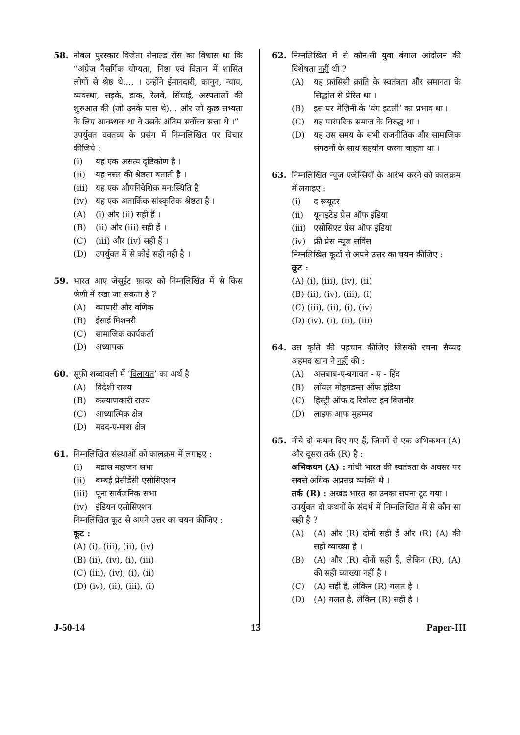58. नोबल पुरस्कार विजेता रोनाल्ड रॉस का विश्वास था कि “अंग्रेज नैसर्गिक योग्यता, निष्ठा एवं विज्ञान में शासित लोगों से श्रेष्ठ थे.... । उन्होंने ईमानदारी, कानून, न्याय, व्यवस्था, सड़के, डाक, रेलवे, सिंचाई, अस्पतालों की शुरुआत की (जो उनके पास थे)... और जो कुछ सभ्यता के लिए आवश्यक था वे उसके अंतिम सर्वोच्च सत्ता थे ।”
उपर्युक्त वक्तव्य के प्रसंग में निम्नलिखित पर विचार कीजिये :
(i) यह एक असत्य दृष्टिकोण है ।
(ii) यह नस्ल की श्रेष्ठता बताती है ।
(iii) यह एक औपनिवेशिक मन:स्थिति है
(iv) यह एक अतार्किक सांस्कृतिक श्रेष्ठता है ।
(A) (i) और (ii) सही हैं ।
(B) (ii) और (iii) सही हैं ।
(C) (iii) और (iv) सही हैं ।
(D) उपर्युक्त में से कोई सही नही है ।
59. भारत आए जेसूईट फ़ादर को निम्नलिखित में से किस श्रेणी में रखा जा सकता है ?
(A) व्यापारी और वणिक
(B) ईसाई मिशनरी
(C) सामाजिक कार्यकर्ता
(D) अध्यापक
60. सूफ़ी शब्दावली में ‘विलायत’ का अर्थ है
(A) विदेशी राज्य
(B) कल्याणकारी राज्य
(C) आध्यात्मिक क्षेत्र
(D) मदद-ए-माश क्षेत्र
61. निम्नलिखित संस्थाओं को कालक्रम में लगाइए :
(i) मद्रास महाजन सभा
(ii) बम्बई प्रेसीडेंसी एसोसिएशन
(iii) पूना सार्वजनिक सभा
(iv) इंडियन एसोसिएशन
निम्नलिखित कूट से अपने उत्तर का चयन कीजिए :
कूट :
(A) (i), (iii), (ii), (iv)
(B) (ii), (iv), (i), (iii)
(C) (iii), (iv), (i), (ii)
(D) (iv), (ii), (iii), (i)
62. निम्नलिखित में से कौन-सी युवा बंगाल आंदोलन की विशेषता नहीं थी ?
(A) यह फ्रांसिसी क्रांति के स्वतंत्रता और समानता के सिद्धांत से प्रेरित था ।
(B) इस पर मेज़िनी के ‘यंग इटली’ का प्रभाव था ।
(C) यह पारंपरिक समाज के विरुद्ध था ।
(D) यह उस समय के सभी राजनीतिक और सामाजिक संगठनों के साथ सहयोग करना चाहता था ।
63. निम्नलिखित न्यूज एजेन्सियों के आरंभ करने को कालक्रम में लगाइए :
(i) द रूयूटर
(ii) यूनाइटेड प्रेस ऑफ इंडिया
(iii) एसोसिएट प्रेस ऑफ इंडिया
(iv) फ्री प्रेस न्यूज सर्विस
निम्नलिखित कूटों से अपने उत्तर का चयन कीजिए :
कूट :
(A) (i), (iii), (iv), (ii)
(B) (ii), (iv), (iii), (i)
(C) (iii), (ii), (i), (iv)
(D) (iv), (i), (ii), (iii)
64. उस कृति की पहचान कीजिए जिसकी रचना सैय्यद अहमद खान ने नहीं की :
(A) असबाब-ए-बगावत - ए - हिंद
(B) लॉयल मोहमडन्स ऑफ इंडिया
(C) हिस्ट्री ऑफ द रिवोल्ट इन बिजनौर
(D) लाइफ आफ मुहम्मद
65. नीचे दो कथन दिए गए हैं, जिनमें से एक अभिकथन (A) और दूसरा तर्क (R) है :
अभिकथन (A) : गांधी भारत की स्वतंत्रता के अवसर पर सबसे अधिक अप्रसन्न व्यक्ति थे ।
तर्क (R) : अखंड भारत का उनका सपना टूट गया ।
उपर्युक्त दो कथनों के संदर्भ में निम्नलिखित में से कौन सा सही है ?
(A) (A) और (R) दोनों सही हैं और (R) (A) की सही व्याख्या है ।
(B) (A) और (R) दोनों सही हैं, लेकिन (R), (A) की सही व्याख्या नहीं है ।
(C) (A) सही है, लेकिन (R) गलत है ।
(D) (A) गलत है, लेकिन (R) सही है ।
J-50-14 13 Paper-III